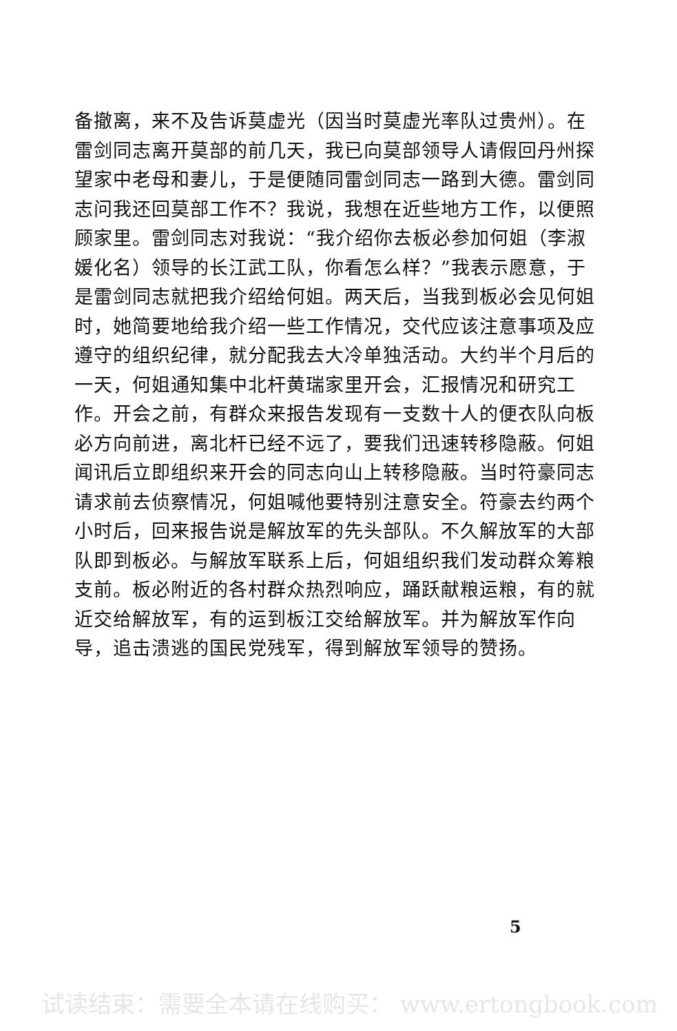备撤离，来不及告诉莫虚光（因当时莫虚光率队过贵州）。在雷剑同志离开莫部的前几天，我已向莫部领导人请假回丹州探望家中老母和妻儿，于是便随同雷剑同志一路到大德。雷剑同志问我还回莫部工作不？我说，我想在近些地方工作，以便照顾家里。雷剑同志对我说：“我介绍你去板必参加何姐（李淑媛化名）领导的长江武工队，你看怎么样？”我表示愿意，于是雷剑同志就把我介绍给何姐。两天后，当我到板必会见何姐时，她简要地给我介绍一些工作情况，交代应该注意事项及应遵守的组织纪律，就分配我去大冷单独活动。大约半个月后的一天，何姐通知集中北杆黄瑞家里开会，汇报情况和研究工作。开会之前，有群众来报告发现有一支数十人的便衣队向板必方向前进，离北杆已经不远了，要我们迅速转移隐蔽。何姐闻讯后立即组织来开会的同志向山上转移隐蔽。当时符豪同志请求前去侦察情况，何姐喊他要特别注意安全。符豪去约两个小时后，回来报告说是解放军的先头部队。不久解放军的大部队即到板必。与解放军联系上后，何姐组织我们发动群众筹粮支前。板必附近的各村群众热烈响应，踊跃献粮运粮，有的就近交给解放军，有的运到板江交给解放军。并为解放军作向导，追击溃逃的国民党残军，得到解放军领导的赞扬。
5
试读结束：需要全本请在线购买： www.ertongbook.com